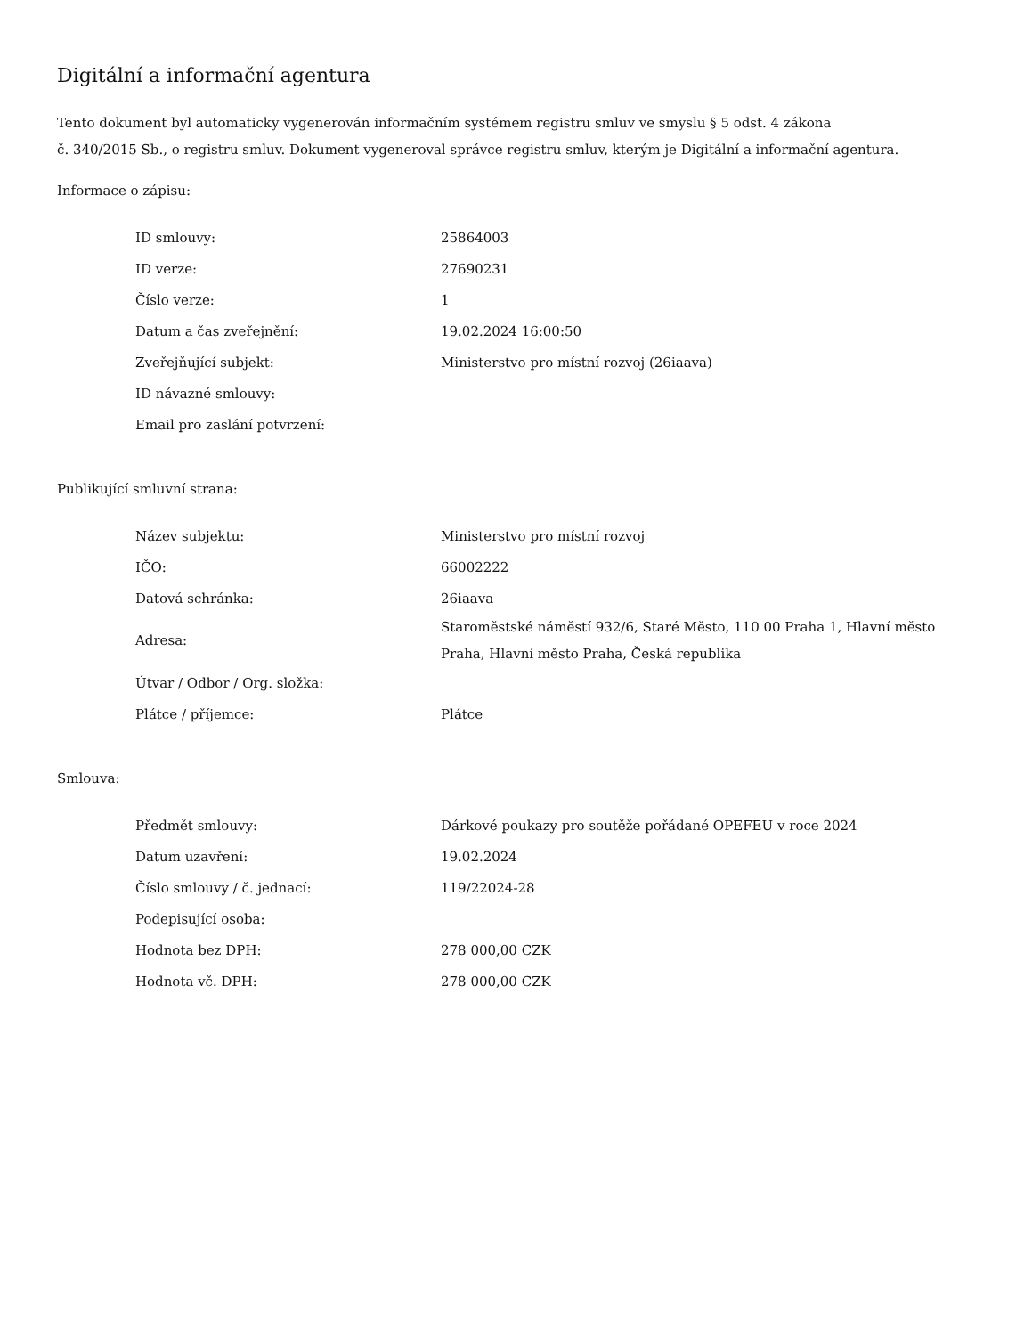Digitální a informační agentura
Tento dokument byl automaticky vygenerován informačním systémem registru smluv ve smyslu § 5 odst. 4 zákona
č. 340/2015 Sb., o registru smluv. Dokument vygeneroval správce registru smluv, kterým je Digitální a informační agentura.
Informace o zápisu:
| ID smlouvy: | 25864003 |
| ID verze: | 27690231 |
| Číslo verze: | 1 |
| Datum a čas zveřejnění: | 19.02.2024 16:00:50 |
| Zveřejňující subjekt: | Ministerstvo pro místní rozvoj (26iaava) |
| ID návazné smlouvy: | |
| Email pro zaslání potvrzení: | |
Publikující smluvní strana:
| Název subjektu: | Ministerstvo pro místní rozvoj |
| IČO: | 66002222 |
| Datová schránka: | 26iaava |
| Adresa: | Staroměstské náměstí 932/6, Staré Město, 110 00 Praha 1, Hlavní město Praha, Hlavní město Praha, Česká republika |
| Útvar / Odbor / Org. složka: | |
| Plátce / příjemce: | Plátce |
Smlouva:
| Předmět smlouvy: | Dárkové poukazy pro soutěže pořádané OPEFEU v roce 2024 |
| Datum uzavření: | 19.02.2024 |
| Číslo smlouvy / č. jednací: | 119/22024-28 |
| Podepisující osoba: | |
| Hodnota bez DPH: | 278 000,00 CZK |
| Hodnota vč. DPH: | 278 000,00 CZK |